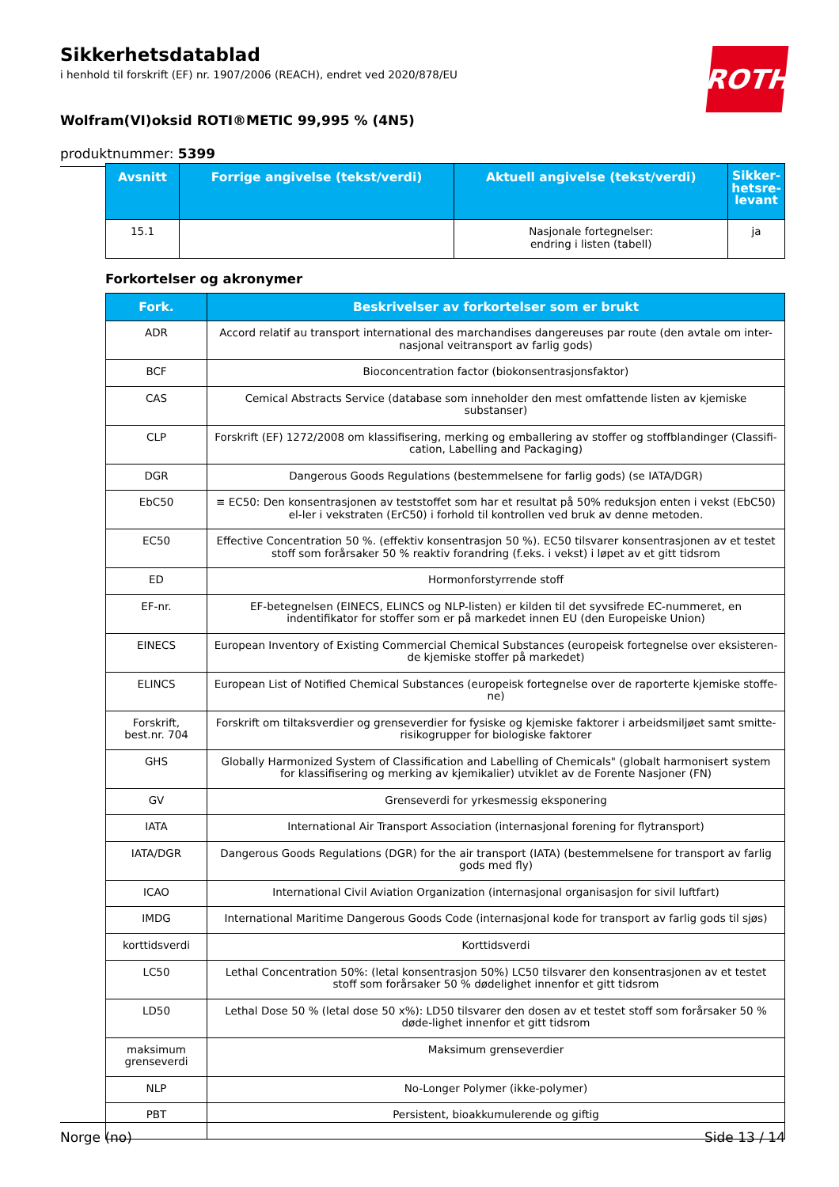Sikkerhetsdatablad
i henhold til forskrift (EF) nr. 1907/2006 (REACH), endret ved 2020/878/EU
Wolfram(VI)oksid ROTI®METIC 99,995 % (4N5)
produktnummer: 5399
ROTH
| Avsnitt | Forrige angivelse (tekst/verdi) | Aktuell angivelse (tekst/verdi) | Sikker-hetsre-levant |
| --- | --- | --- | --- |
| 15.1 | | Nasjonale fortegnelser: endring i listen (tabell) | ja |
Forkortelser og akronymer
| Fork. | Beskrivelser av forkortelser som er brukt |
| --- | --- |
| ADR | Accord relatif au transport international des marchandises dangereuses par route (den avtale om inter-nasjonal veitransport av farlig gods) |
| BCF | Bioconcentration factor (biokonsentrasjonsfaktor) |
| CAS | Cemical Abstracts Service (database som inneholder den mest omfattende listen av kjemiske substanser) |
| CLP | Forskrift (EF) 1272/2008 om klassifisering, merking og emballering av stoffer og stoffblandinger (Classifi-cation, Labelling and Packaging) |
| DGR | Dangerous Goods Regulations (bestemmelsene for farlig gods) (se IATA/DGR) |
| EbC50 | ≡ EC50: Den konsentrasjonen av teststoffet som har et resultat på 50% reduksjon enten i vekst (EbC50) el-ler i vekstraten (ErC50) i forhold til kontrollen ved bruk av denne metoden. |
| EC50 | Effective Concentration 50 %. (effektiv konsentrasjon 50 %). EC50 tilsvarer konsentrasjonen av et testet stoff som forårsaker 50 % reaktiv forandring (f.eks. i vekst) i løpet av et gitt tidsrom |
| ED | Hormonforstyrrende stoff |
| EF-nr. | EF-betegnelsen (EINECS, ELINCS og NLP-listen) er kilden til det syvsifrede EC-nummeret, en indentifikator for stoffer som er på markedet innen EU (den Europeiske Union) |
| EINECS | European Inventory of Existing Commercial Chemical Substances (europeisk fortegnelse over eksisteren-de kjemiske stoffer på markedet) |
| ELINCS | European List of Notified Chemical Substances (europeisk fortegnelse over de raporterte kjemiske stoffe-ne) |
| Forskrift, best.nr. 704 | Forskrift om tiltaksverdier og grenseverdier for fysiske og kjemiske faktorer i arbeidsmiljøet samt smitte-risikogrupper for biologiske faktorer |
| GHS | Globally Harmonized System of Classification and Labelling of Chemicals" (globalt harmonisert system for klassifisering og merking av kjemikalier) utviklet av de Forente Nasjoner (FN) |
| GV | Grenseverdi for yrkesmessig eksponering |
| IATA | International Air Transport Association (internasjonal forening for flytransport) |
| IATA/DGR | Dangerous Goods Regulations (DGR) for the air transport (IATA) (bestemmelsene for transport av farlig gods med fly) |
| ICAO | International Civil Aviation Organization (internasjonal organisasjon for sivil luftfart) |
| IMDG | International Maritime Dangerous Goods Code (internasjonal kode for transport av farlig gods til sjøs) |
| korttidsverdi | Korttidsverdi |
| LC50 | Lethal Concentration 50%: (letal konsentrasjon 50%) LC50 tilsvarer den konsentrasjonen av et testet stoff som forårsaker 50 % dødelighet innenfor et gitt tidsrom |
| LD50 | Lethal Dose 50 % (letal dose 50 x%): LD50 tilsvarer den dosen av et testet stoff som forårsaker 50 % døde-lighet innenfor et gitt tidsrom |
| maksimum grenseverdi | Maksimum grenseverdier |
| NLP | No-Longer Polymer (ikke-polymer) |
| PBT | Persistent, bioakkumulerende og giftig |
Norge (no) Side 13 / 14